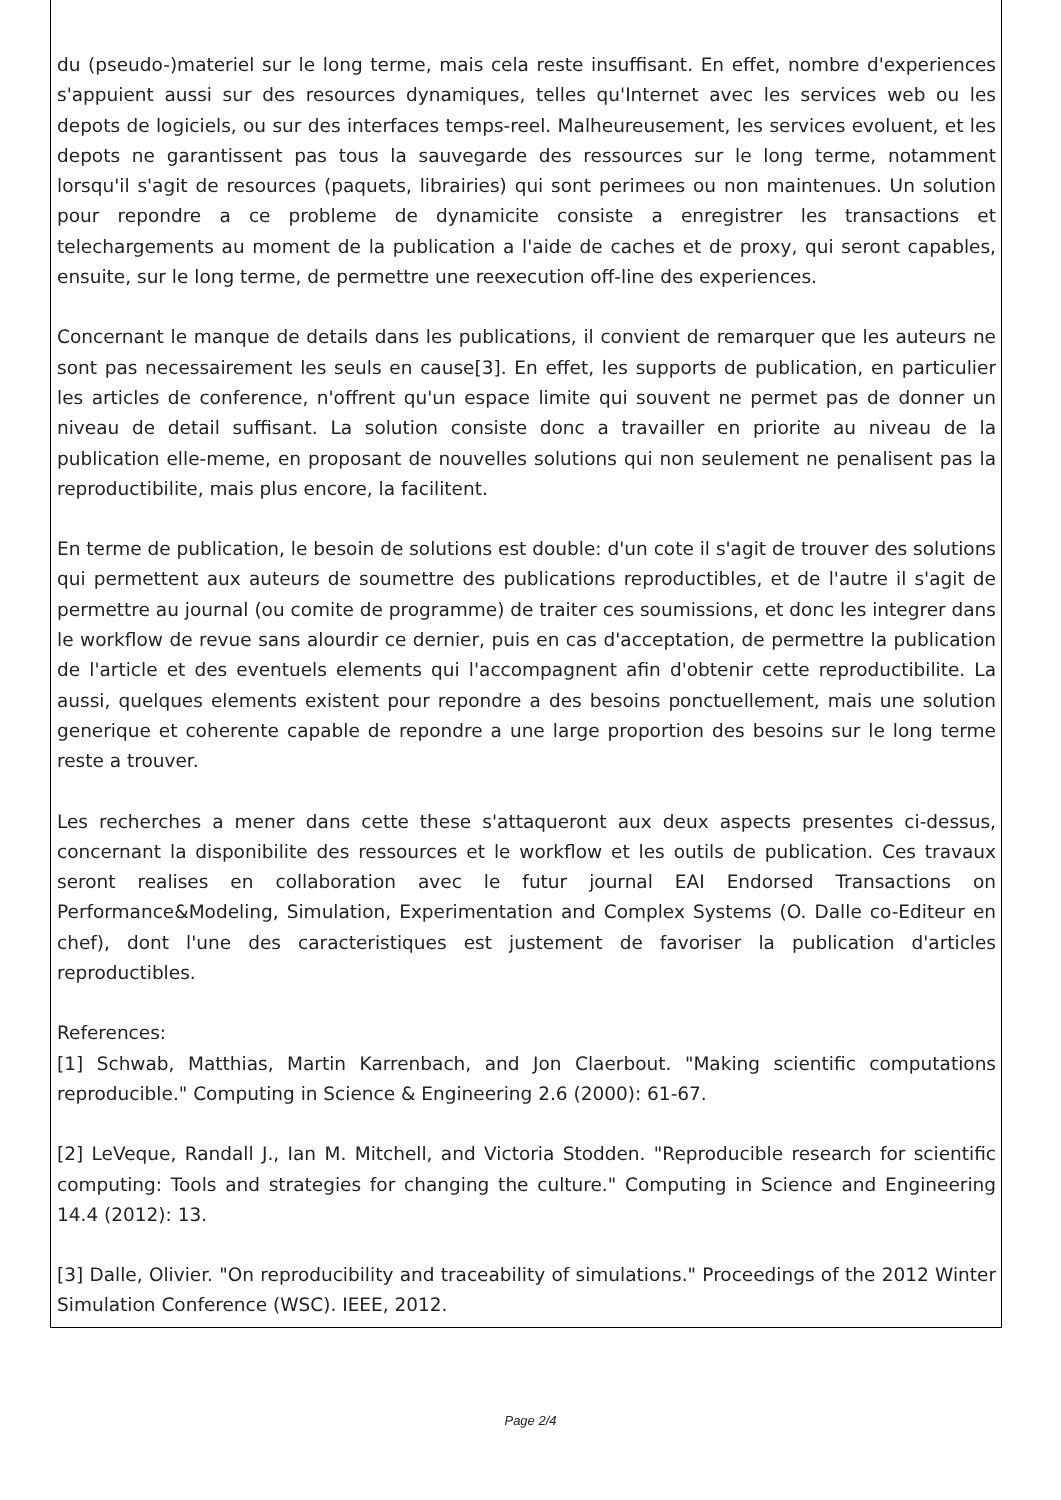du (pseudo-)materiel sur le long terme, mais cela reste insuffisant. En effet, nombre d'experiences s'appuient aussi sur des resources dynamiques, telles qu'Internet avec les services web ou les depots de logiciels, ou sur des interfaces temps-reel. Malheureusement, les services evoluent, et les depots ne garantissent pas tous la sauvegarde des ressources sur le long terme, notamment lorsqu'il s'agit de resources (paquets, librairies) qui sont perimees ou non maintenues. Un solution pour repondre a ce probleme de dynamicite consiste a enregistrer les transactions et telechargements au moment de la publication a l'aide de caches et de proxy, qui seront capables, ensuite, sur le long terme, de permettre une reexecution off-line des experiences.
Concernant le manque de details dans les publications, il convient de remarquer que les auteurs ne sont pas necessairement les seuls en cause[3]. En effet, les supports de publication, en particulier les articles de conference, n'offrent qu'un espace limite qui souvent ne permet pas de donner un niveau de detail suffisant. La solution consiste donc a travailler en priorite au niveau de la publication elle-meme, en proposant de nouvelles solutions qui non seulement ne penalisent pas la reproductibilite, mais plus encore, la facilitent.
En terme de publication, le besoin de solutions est double: d'un cote il s'agit de trouver des solutions qui permettent aux auteurs de soumettre des publications reproductibles, et de l'autre il s'agit de permettre au journal (ou comite de programme) de traiter ces soumissions, et donc les integrer dans le workflow de revue sans alourdir ce dernier, puis en cas d'acceptation, de permettre la publication de l'article et des eventuels elements qui l'accompagnent afin d'obtenir cette reproductibilite. La aussi, quelques elements existent pour repondre a des besoins ponctuellement, mais une solution generique et coherente capable de repondre a une large proportion des besoins sur le long terme reste a trouver.
Les recherches a mener dans cette these s'attaqueront aux deux aspects presentes ci-dessus, concernant la disponibilite des ressources et le workflow et les outils de publication. Ces travaux seront realises en collaboration avec le futur journal EAI Endorsed Transactions on Performance&Modeling, Simulation, Experimentation and Complex Systems (O. Dalle co-Editeur en chef), dont l'une des caracteristiques est justement de favoriser la publication d'articles reproductibles.
References:
[1] Schwab, Matthias, Martin Karrenbach, and Jon Claerbout. "Making scientific computations reproducible." Computing in Science & Engineering 2.6 (2000): 61-67.
[2] LeVeque, Randall J., Ian M. Mitchell, and Victoria Stodden. "Reproducible research for scientific computing: Tools and strategies for changing the culture." Computing in Science and Engineering 14.4 (2012): 13.
[3] Dalle, Olivier. "On reproducibility and traceability of simulations." Proceedings of the 2012 Winter Simulation Conference (WSC). IEEE, 2012.
Page 2/4